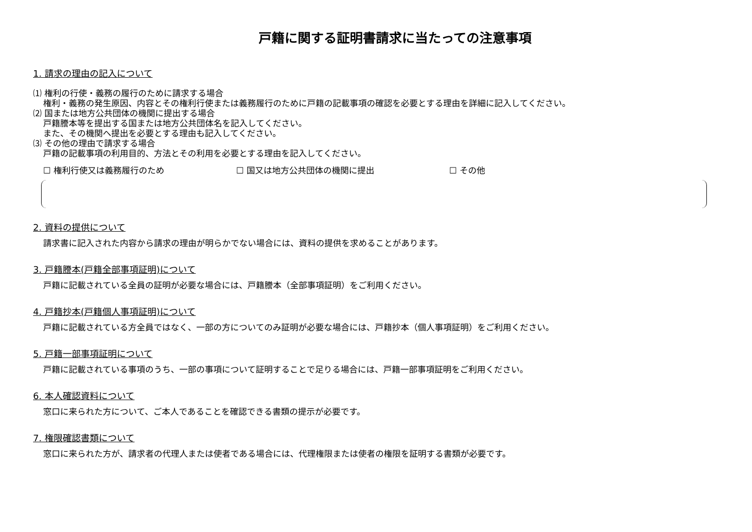戸籍に関する証明書請求に当たっての注意事項
1. 請求の理由の記入について
⑴ 権利の行使・義務の履行のために請求する場合
権利・義務の発生原因、内容とその権利行使または義務履行のために戸籍の記載事項の確認を必要とする理由を詳細に記入してください。
⑵ 国または地方公共団体の機関に提出する場合
戸籍謄本等を提出する国または地方公共団体名を記入してください。
また、その機関へ提出を必要とする理由も記入してください。
⑶ その他の理由で請求する場合
戸籍の記載事項の利用目的、方法とその利用を必要とする理由を記入してください。
☐ 権利行使又は義務履行のため ☐ 国又は地方公共団体の機関に提出 ☐ その他
2. 資料の提供について
請求書に記入された内容から請求の理由が明らかでない場合には、資料の提供を求めることがあります。
3. 戸籍謄本(戸籍全部事項証明)について
戸籍に記載されている全員の証明が必要な場合には、戸籍謄本（全部事項証明）をご利用ください。
4. 戸籍抄本(戸籍個人事項証明)について
戸籍に記載されている方全員ではなく、一部の方についてのみ証明が必要な場合には、戸籍抄本（個人事項証明）をご利用ください。
5. 戸籍一部事項証明について
戸籍に記載されている事項のうち、一部の事項について証明することで足りる場合には、戸籍一部事項証明をご利用ください。
6. 本人確認資料について
窓口に来られた方について、ご本人であることを確認できる書類の提示が必要です。
7. 権限確認書類について
窓口に来られた方が、請求者の代理人または使者である場合には、代理権限または使者の権限を証明する書類が必要です。